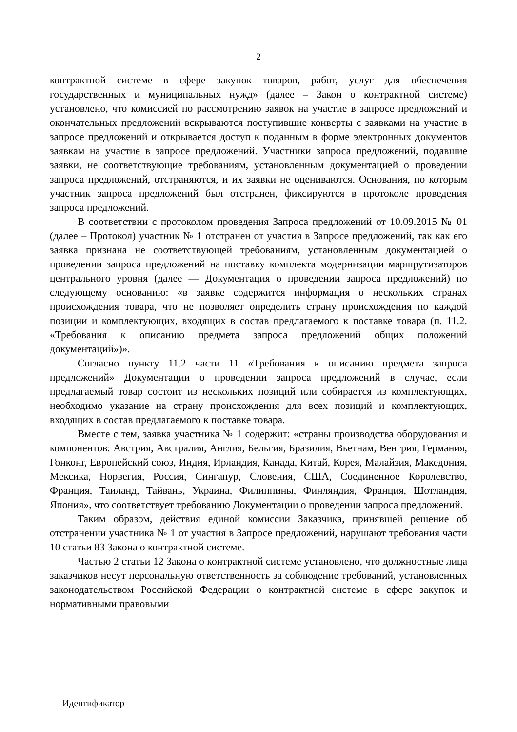2
контрактной системе в сфере закупок товаров, работ, услуг для обеспечения государственных и муниципальных нужд» (далее – Закон о контрактной системе) установлено, что комиссией по рассмотрению заявок на участие в запросе предложений и окончательных предложений вскрываются поступившие конверты с заявками на участие в запросе предложений и открывается доступ к поданным в форме электронных документов заявкам на участие в запросе предложений. Участники запроса предложений, подавшие заявки, не соответствующие требованиям, установленным документацией о проведении запроса предложений, отстраняются, и их заявки не оцениваются. Основания, по которым участник запроса предложений был отстранен, фиксируются в протоколе проведения запроса предложений.
В соответствии с протоколом проведения Запроса предложений от 10.09.2015 № 01 (далее – Протокол) участник № 1 отстранен от участия в Запросе предложений, так как его заявка признана не соответствующей требованиям, установленным документацией о проведении запроса предложений на поставку комплекта модернизации маршрутизаторов центрального уровня (далее — Документация о проведении запроса предложений) по следующему основанию: «в заявке содержится информация о нескольких странах происхождения товара, что не позволяет определить страну происхождения по каждой позиции и комплектующих, входящих в состав предлагаемого к поставке товара (п. 11.2. «Требования к описанию предмета запроса предложений общих положений документаций»)».
Согласно пункту 11.2 части 11 «Требования к описанию предмета запроса предложений» Документации о проведении запроса предложений в случае, если предлагаемый товар состоит из нескольких позиций или собирается из комплектующих, необходимо указание на страну происхождения для всех позиций и комплектующих, входящих в состав предлагаемого к поставке товара.
Вместе с тем, заявка участника № 1 содержит: «страны производства оборудования и компонентов: Австрия, Австралия, Англия, Бельгия, Бразилия, Вьетнам, Венгрия, Германия, Гонконг, Европейский союз, Индия, Ирландия, Канада, Китай, Корея, Малайзия, Македония, Мексика, Норвегия, Россия, Сингапур, Словения, США, Соединенное Королевство, Франция, Таиланд, Тайвань, Украина, Филиппины, Финляндия, Франция, Шотландия, Япония», что соответствует требованию Документации о проведении запроса предложений.
Таким образом, действия единой комиссии Заказчика, принявшей решение об отстранении участника № 1 от участия в Запросе предложений, нарушают требования части 10 статьи 83 Закона о контрактной системе.
Частью 2 статьи 12 Закона о контрактной системе установлено, что должностные лица заказчиков несут персональную ответственность за соблюдение требований, установленных законодательством Российской Федерации о контрактной системе в сфере закупок и нормативными правовыми
Идентификатор